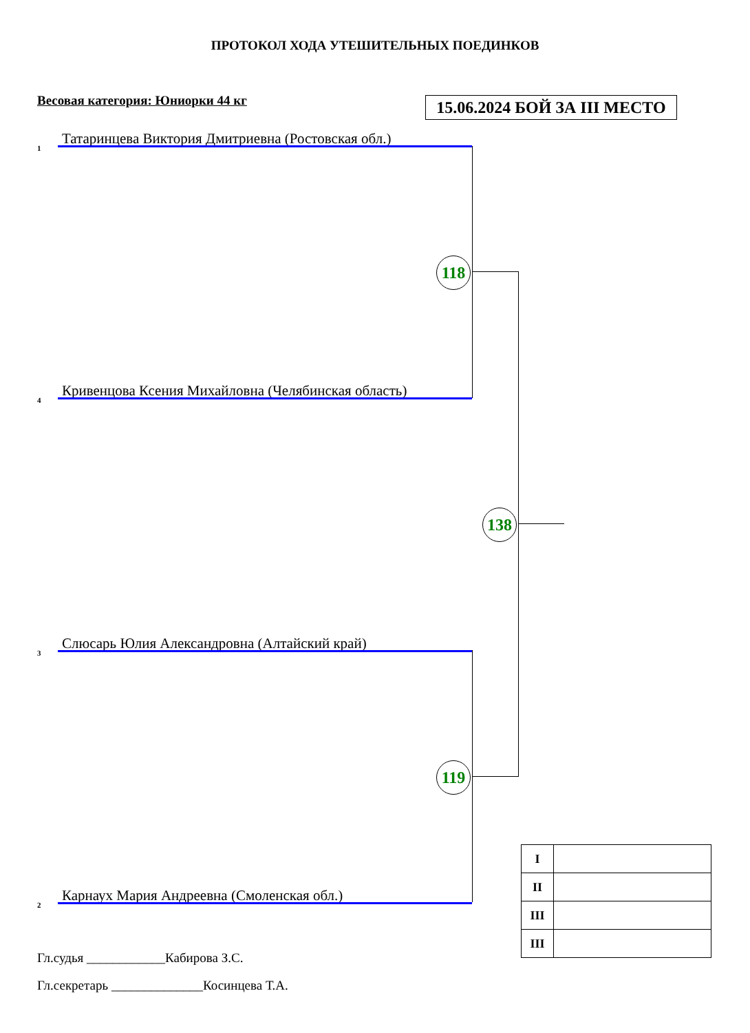ПРОТОКОЛ ХОДА УТЕШИТЕЛЬНЫХ ПОЕДИНКОВ
Весовая категория: Юниорки 44 кг
15.06.2024 БОЙ ЗА III МЕСТО
1
Татаринцева Виктория Дмитриевна (Ростовская обл.)
4
Кривенцова Ксения Михайловна (Челябинская область)
3
Слюсарь Юлия Александровна (Алтайский край)
2
Карнаух Мария Андреевна (Смоленская обл.)
118
119
138
| I | |
| II | |
| III | |
| III | |
Гл.судья ____________Кабирова З.С.
Гл.секретарь ______________Косинцева Т.А.